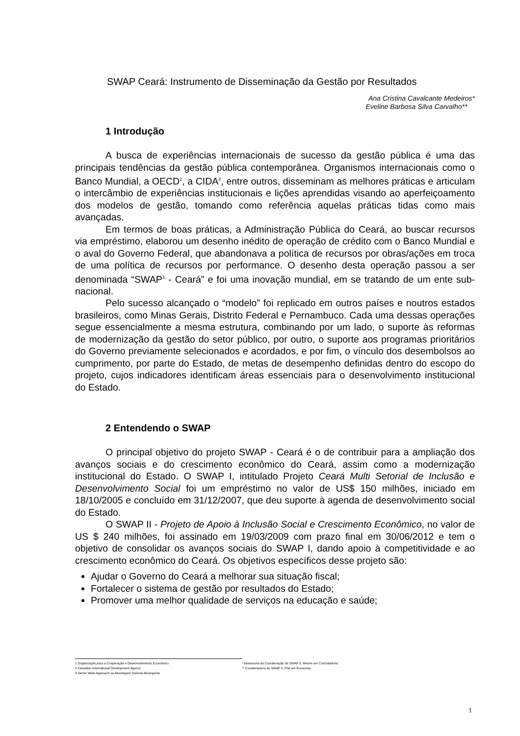SWAP Ceará: Instrumento de Disseminação da Gestão por Resultados
Ana Cristina Cavalcante Medeiros*
Eveline Barbosa Silva Carvalho**
1 Introdução
A busca de experiências internacionais de sucesso da gestão pública é uma das principais tendências da gestão pública contemporânea. Organismos internacionais como o Banco Mundial, a OECD<sup>1</sup>, a CIDA<sup>2</sup>, entre outros, disseminam as melhores práticas e articulam o intercâmbio de experiências institucionais e lições aprendidas visando ao aperfeiçoamento dos modelos de gestão, tomando como referência aquelas práticas tidas como mais avançadas.
Em termos de boas práticas, a Administração Pública do Ceará, ao buscar recursos via empréstimo, elaborou um desenho inédito de operação de crédito com o Banco Mundial e o aval do Governo Federal, que abandonava a política de recursos por obras/ações em troca de uma política de recursos por performance. O desenho desta operação passou a ser denominada “SWAP<sup>3</sup> - Ceará” e foi uma inovação mundial, em se tratando de um ente sub-nacional.
Pelo sucesso alcançado o “modelo” foi replicado em outros países e noutros estados brasileiros, como Minas Gerais, Distrito Federal e Pernambuco. Cada uma dessas operações segue essencialmente a mesma estrutura, combinando por um lado, o suporte às reformas de modernização da gestão do setor público, por outro, o suporte aos programas prioritários do Governo previamente selecionados e acordados, e por fim, o vínculo dos desembolsos ao cumprimento, por parte do Estado, de metas de desempenho definidas dentro do escopo do projeto, cujos indicadores identificam áreas essenciais para o desenvolvimento institucional do Estado.
2 Entendendo o SWAP
O principal objetivo do projeto SWAP - Ceará é o de contribuir para a ampliação dos avanços sociais e do crescimento econômico do Ceará, assim como a modernização institucional do Estado. O SWAP I, intitulado Projeto Ceará Multi Setorial de Inclusão e Desenvolvimento Social foi um empréstimo no valor de US$ 150 milhões, iniciado em 18/10/2005 e concluído em 31/12/2007, que deu suporte à agenda de desenvolvimento social do Estado.
O SWAP II - Projeto de Apoio à Inclusão Social e Crescimento Econômico, no valor de US $ 240 milhões, foi assinado em 19/03/2009 com prazo final em 30/06/2012 e tem o objetivo de consolidar os avanços sociais do SWAP I, dando apoio à competitividade e ao crescimento econômico do Ceará. Os objetivos específicos desse projeto são:
Ajudar o Governo do Ceará a melhorar sua situação fiscal;
Fortalecer o sistema de gestão por resultados do Estado;
Promover uma melhor qualidade de serviços na educação e saúde;
1 Organização para a Cooperação e Desenvolvimento Econômico
2 Canadian International Development Agency
3 Sector Wide Approach ou Abordagem Setorial Abrangente
* Assessoria da Coordenação do SWAP II, Mestre em Controladoria
** Coordenadora do SWAP II, Phd em Economia
1